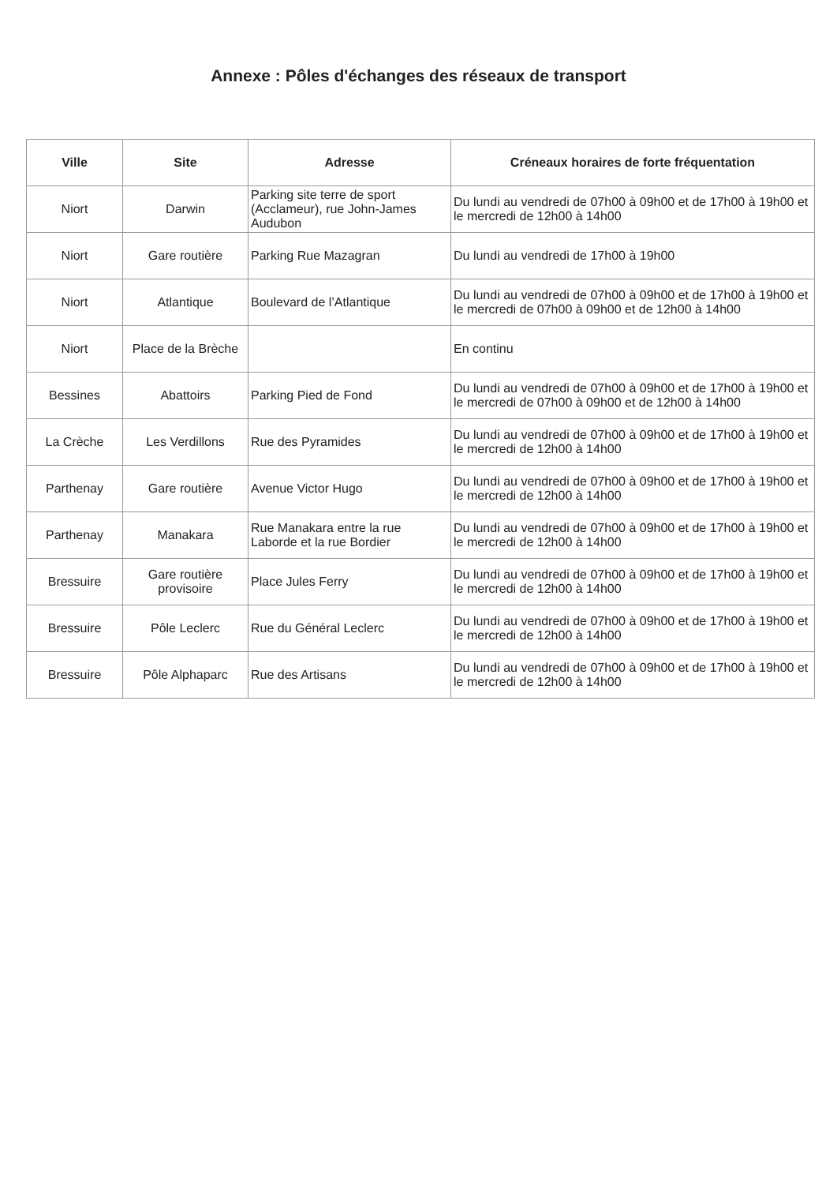Annexe : Pôles d'échanges des réseaux de transport
| Ville | Site | Adresse | Créneaux horaires de forte fréquentation |
| --- | --- | --- | --- |
| Niort | Darwin | Parking site terre de sport (Acclameur), rue John-James Audubon | Du lundi au vendredi de 07h00 à 09h00 et de 17h00 à 19h00 et le mercredi de 12h00 à 14h00 |
| Niort | Gare routière | Parking Rue Mazagran | Du lundi au vendredi de 17h00 à 19h00 |
| Niort | Atlantique | Boulevard de l’Atlantique | Du lundi au vendredi de 07h00 à 09h00 et de 17h00 à 19h00 et le mercredi de 07h00 à 09h00 et de 12h00 à 14h00 |
| Niort | Place de la Brèche | | En continu |
| Bessines | Abattoirs | Parking Pied de Fond | Du lundi au vendredi de 07h00 à 09h00 et de 17h00 à 19h00 et le mercredi de 07h00 à 09h00 et de 12h00 à 14h00 |
| La Crèche | Les Verdillons | Rue des Pyramides | Du lundi au vendredi de 07h00 à 09h00 et de 17h00 à 19h00 et le mercredi de 12h00 à 14h00 |
| Parthenay | Gare routière | Avenue Victor Hugo | Du lundi au vendredi de 07h00 à 09h00 et de 17h00 à 19h00 et le mercredi de 12h00 à 14h00 |
| Parthenay | Manakara | Rue Manakara entre la rue Laborde et la rue Bordier | Du lundi au vendredi de 07h00 à 09h00 et de 17h00 à 19h00 et le mercredi de 12h00 à 14h00 |
| Bressuire | Gare routière provisoire | Place Jules Ferry | Du lundi au vendredi de 07h00 à 09h00 et de 17h00 à 19h00 et le mercredi de 12h00 à 14h00 |
| Bressuire | Pôle Leclerc | Rue du Général Leclerc | Du lundi au vendredi de 07h00 à 09h00 et de 17h00 à 19h00 et le mercredi de 12h00 à 14h00 |
| Bressuire | Pôle Alphaparc | Rue des Artisans | Du lundi au vendredi de 07h00 à 09h00 et de 17h00 à 19h00 et le mercredi de 12h00 à 14h00 |